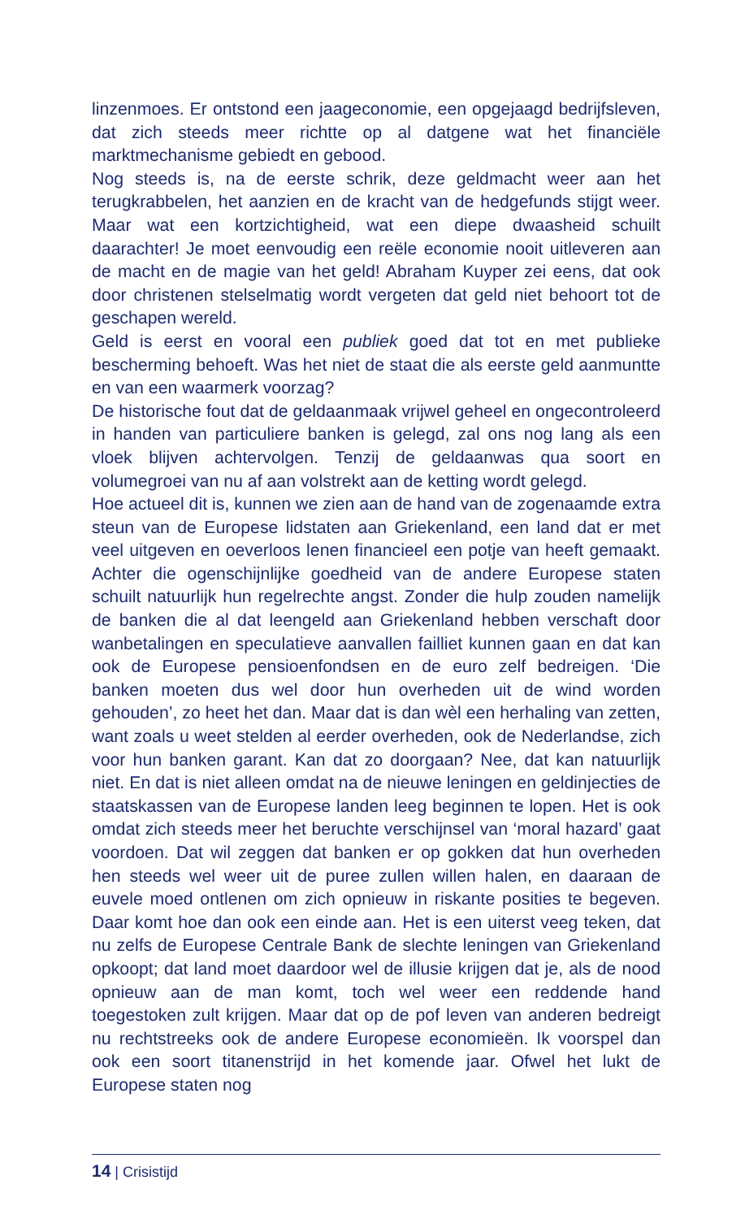linzenmoes. Er ontstond een jaageconomie, een opgejaagd bedrijfs­leven, dat zich steeds meer richtte op al datgene wat het financiële marktmechanisme gebiedt en gebood.
Nog steeds is, na de eerste schrik, deze geldmacht weer aan het terugkrabbelen, het aanzien en de kracht van de hedgefunds stijgt weer. Maar wat een kortzichtigheid, wat een diepe dwaasheid schuilt daarachter! Je moet eenvoudig een reële economie nooit uitleveren aan de macht en de magie van het geld! Abraham Kuyper zei eens, dat ook door christenen stelselmatig wordt vergeten dat geld niet behoort tot de geschapen wereld.
Geld is eerst en vooral een publiek goed dat tot en met publieke bescherming behoeft. Was het niet de staat die als eerste geld aan­muntte en van een waarmerk voorzag?
De historische fout dat de geldaanmaak vrijwel geheel en ongecon­troleerd in handen van particuliere banken is gelegd, zal ons nog lang als een vloek blijven achtervolgen. Tenzij de geldaanwas qua soort en volumegroei van nu af aan volstrekt aan de ketting wordt gelegd.
Hoe actueel dit is, kunnen we zien aan de hand van de zogenaamde extra steun van de Europese lidstaten aan Griekenland, een land dat er met veel uitgeven en oeverloos lenen financieel een potje van heeft gemaakt. Achter die ogenschijnlijke goedheid van de andere Europese staten schuilt natuurlijk hun regelrechte angst. Zonder die hulp zou­den namelijk de banken die al dat leengeld aan Griekenland hebben verschaft door wanbetalingen en speculatieve aanvallen failliet kunnen gaan en dat kan ook de Europese pensioenfondsen en de euro zelf bedreigen. ‘Die banken moeten dus wel door hun overheden uit de wind worden gehouden’, zo heet het dan. Maar dat is dan wèl een herhaling van zetten, want zoals u weet stelden al eerder overheden, ook de Nederlandse, zich voor hun banken garant. Kan dat zo door­gaan? Nee, dat kan natuurlijk niet. En dat is niet alleen omdat na de nieuwe leningen en geldinjecties de staatskassen van de Europese landen leeg beginnen te lopen. Het is ook omdat zich steeds meer het beruchte verschijnsel van ‘moral hazard’ gaat voordoen. Dat wil zeggen dat banken er op gokken dat hun overheden hen steeds wel weer uit de puree zullen willen halen, en daaraan de euvele moed ontlenen om zich opnieuw in riskante posities te begeven. Daar komt hoe dan ook een einde aan. Het is een uiterst veeg teken, dat nu zelfs de Europese Centrale Bank de slechte leningen van Griekenland opkoopt; dat land moet daardoor wel de illusie krijgen dat je, als de nood opnieuw aan de man komt, toch wel weer een reddende hand toegestoken zult krij­gen. Maar dat op de pof leven van anderen bedreigt nu rechtstreeks ook de andere Europese economieën. Ik voorspel dan ook een soort titanenstrijd in het komende jaar. Ofwel het lukt de Europese staten nog
14 | Crisistijd